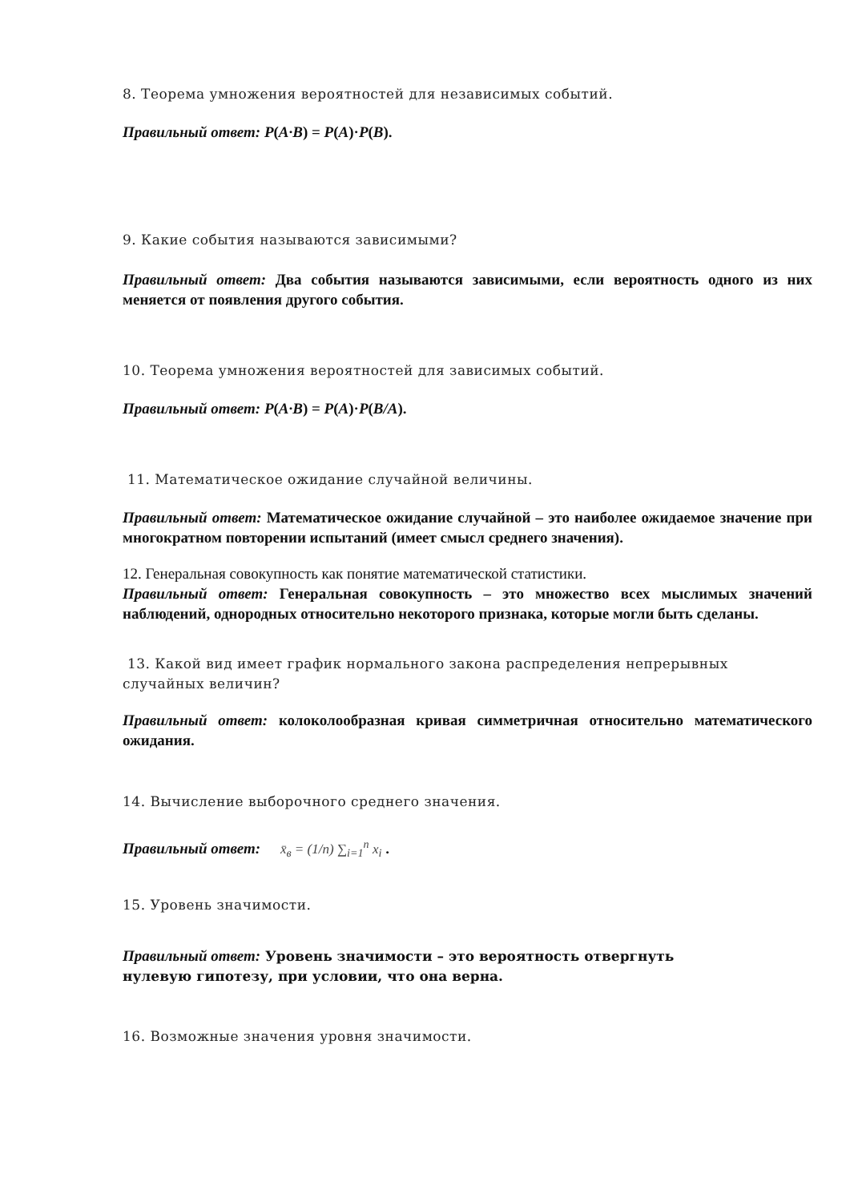8. Теорема умножения вероятностей для независимых событий.
Правильный ответ: P(A·B) = P(A)·P(B).
9. Какие события называются зависимыми?
Правильный ответ: Два события называются зависимыми, если вероятность одного из них меняется от появления другого события.
10. Теорема умножения вероятностей для зависимых событий.
Правильный ответ: P(A·B) = P(A)·P(B/A).
11. Математическое ожидание случайной величины.
Правильный ответ: Математическое ожидание случайной – это наиболее ожидаемое значение при многократном повторении испытаний (имеет смысл среднего значения).
12. Генеральная совокупность как понятие математической статистики.
Правильный ответ: Генеральная совокупность – это множество всех мыслимых значений наблюдений, однородных относительно некоторого признака, которые могли быть сделаны.
13. Какой вид имеет график нормального закона распределения непрерывных случайных величин?
Правильный ответ: колоколообразная кривая симметричная относительно математического ожидания.
14. Вычисление выборочного среднего значения.
Правильный ответ: x̄<sub>в</sub> = (1/n) ∑<sub>i=1</sub><sup>n</sup> x<sub>i</sub> .
15. Уровень значимости.
Правильный ответ: Уровень значимости – это вероятность отвергнуть
нулевую гипотезу, при условии, что она верна.
16. Возможные значения уровня значимости.